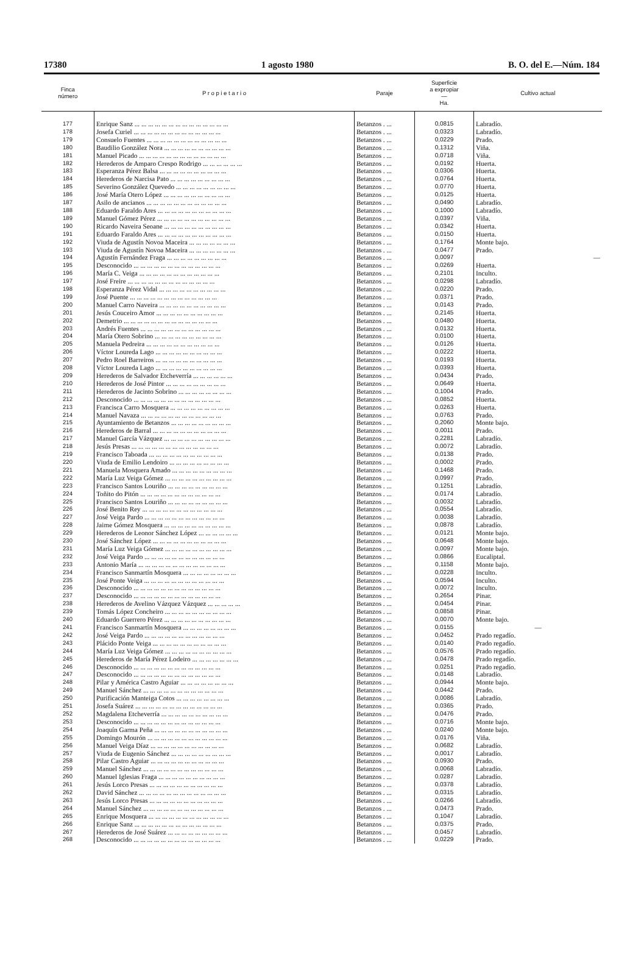17380 1 agosto 1980 B. O. del E.—Núm. 184
| Finca número | P r o p i e t a r i o | Paraje | Superficie a expropiar — Ha. | Cultivo actual |
| --- | --- | --- | --- | --- |
| 177 | Enrique Sanz ... ... ... ... ... ... ... ... ... ... ... ... ... ... | Betanzos . ... | 0,0815 | Labradío. |
| 178 | Josefa Curiel ... ... ... ... ... ... ... ... ... ... ... ... ... | Betanzos . ... | 0,0323 | Labradío. |
| 179 | Consuelo Fuentes ... ... ... ... ... ... ... ... ... ... ... ... | Betanzos . ... | 0,0229 | Prado. |
| 180 | Baudilio González Nora ... ... ... ... ... ... ... ... ... ... | Betanzos . ... | 0,1312 | Viña. |
| 181 | Manuel Picado ... ... ... ... ... ... ... ... ... ... ... ... ... | Betanzos . ... | 0,0718 | Viña. |
| 182 | Herederos de Amparo Crespo Rodrigo ... ... ... ... ... ... | Betanzos . ... | 0,0192 | Huerta. |
| 183 | Esperanza Pérez Balsa ... ... ... ... ... ... ... ... ... ... | Betanzos . ... | 0,0306 | Huerta. |
| 184 | Herederos de Narcisa Pato ... ... ... ... ... ... ... ... ... | Betanzos . ... | 0,0764 | Huerta. |
| 185 | Severino González Quevedo ... ... ... ... ... ... ... ... ... | Betanzos . ... | 0,0770 | Huerta. |
| 186 | José María Otero López ... ... ... ... ... ... ... ... ... ... | Betanzos . ... | 0,0125 | Huerta. |
| 187 | Asilo de ancianos ... ... ... ... ... ... ... ... ... ... ... ... | Betanzos . ... | 0,0490 | Labradío. |
| 188 | Eduardo Faraldo Ares ... ... ... ... ... ... ... ... ... ... ... | Betanzos . ... | 0,1000 | Labradío. |
| 189 | Manuel Gómez Pérez ... ... ... ... ... ... ... ... ... ... ... | Betanzos . ... | 0,0397 | Viña. |
| 190 | Ricardo Naveira Seoane ... ... ... ... ... ... ... ... ... ... | Betanzos . ... | 0,0342 | Huerta. |
| 191 | Eduardo Faraldo Ares ... ... ... ... ... ... ... ... ... ... ... | Betanzos . ... | 0,0150 | Huerta. |
| 192 | Viuda de Agustín Novoa Maceira ... ... ... ... ... ... ... | Betanzos . ... | 0,1764 | Monte bajo. |
| 193 | Viuda de Agustín Novoa Maceira ... ... ... ... ... ... ... | Betanzos . ... | 0,0477 | Prado. |
| 194 | Agustín Fernández Fraga ... ... ... ... ... ... ... ... ... | Betanzos . ... | 0,0097 | — |
| 195 | Desconocido ... ... ... ... ... ... ... ... ... ... ... ... ... | Betanzos . ... | 0,0269 | Huerta. |
| 196 | María C. Veiga ... ... ... ... ... ... ... ... ... ... ... ... | Betanzos . ... | 0,2101 | Inculto. |
| 197 | José Freire ... ... ... ... ... ... ... ... ... ... ... ... ... | Betanzos . ... | 0,0298 | Labradío. |
| 198 | Esperanza Pérez Vidal ... ... ... ... ... ... ... ... ... ... | Betanzos . ... | 0,0220 | Prado. |
| 199 | José Puente ... ... ... ... ... ... ... ... ... ... ... ... ... | Betanzos . ... | 0,0371 | Prado. |
| 200 | Manuel Carro Naveira ... ... ... ... ... ... ... ... ... ... | Betanzos . ... | 0,0143 | Prado. |
| 201 | Jesús Couceiro Amor ... ... ... ... ... ... ... ... ... ... | Betanzos . ... | 0,2145 | Huerta. |
| 202 | Demetrio ... ... ... ... ... ... ... ... ... ... ... ... ... ... | Betanzos . ... | 0,0480 | Huerta. |
| 203 | Andrés Fuentes ... ... ... ... ... ... ... ... ... ... ... ... | Betanzos . ... | 0,0132 | Huerta. |
| 204 | María Otero Sobrino ... ... ... ... ... ... ... ... ... ... | Betanzos . ... | 0,0100 | Huerta. |
| 205 | Manuela Pedreira ... ... ... ... ... ... ... ... ... ... ... | Betanzos . ... | 0,0126 | Huerta. |
| 206 | Víctor Loureda Lago ... ... ... ... ... ... ... ... ... ... | Betanzos . ... | 0,0222 | Huerta. |
| 207 | Pedro Roel Barreiros ... ... ... ... ... ... ... ... ... ... | Betanzos . ... | 0,0193 | Huerta. |
| 208 | Víctor Loureda Lago ... ... ... ... ... ... ... ... ... ... | Betanzos . ... | 0,0393 | Huerta. |
| 209 | Herederos de Salvador Etcheverría ... ... ... ... ... ... | Betanzos . ... | 0,0434 | Prado. |
| 210 | Herederos de José Pintor ... ... ... ... ... ... ... ... ... | Betanzos . ... | 0,0649 | Huerta. |
| 211 | Herederos de Jacinto Sobrino ... ... ... ... ... ... ... ... | Betanzos . ... | 0,1004 | Prado. |
| 212 | Desconocido ... ... ... ... ... ... ... ... ... ... ... ... ... | Betanzos . ... | 0,0852 | Huerta. |
| 213 | Francisca Carro Mosquera ... ... ... ... ... ... ... ... ... | Betanzos . ... | 0,0263 | Huerta. |
| 214 | Manuel Navaza ... ... ... ... ... ... ... ... ... ... ... ... | Betanzos . ... | 0,0763 | Prado. |
| 215 | Ayuntamiento de Betanzos ... ... ... ... ... ... ... ... ... | Betanzos . ... | 0,2060 | Monte bajo. |
| 216 | Herederos de Barral ... ... ... ... ... ... ... ... ... ... ... | Betanzos . ... | 0,0011 | Prado. |
| 217 | Manuel García Vázquez ... ... ... ... ... ... ... ... ... ... | Betanzos . ... | 0,2281 | Labradío. |
| 218 | Jesús Presas ... ... ... ... ... ... ... ... ... ... ... ... ... | Betanzos . ... | 0,0072 | Labradío. |
| 219 | Francisco Taboada ... ... ... ... ... ... ... ... ... ... ... | Betanzos . ... | 0,0138 | Prado. |
| 220 | Viuda de Emilio Lendoiro ... ... ... ... ... ... ... ... ... | Betanzos . ... | 0,0002 | Prado. |
| 221 | Manuela Mosquera Amado ... ... ... ... ... ... ... ... ... | Betanzos . ... | 0,1468 | Prado. |
| 222 | María Luz Veiga Gómez ... ... ... ... ... ... ... ... ... ... | Betanzos . ... | 0,0997 | Prado. |
| 223 | Francisco Santos Louriño ... ... ... ... ... ... ... ... ... | Betanzos . ... | 0,1251 | Labradío. |
| 224 | Toñito do Pitón ... ... ... ... ... ... ... ... ... ... ... ... | Betanzos . ... | 0,0174 | Labradío. |
| 225 | Francisco Santos Louriño ... ... ... ... ... ... ... ... ... | Betanzos . ... | 0,0032 | Labradío. |
| 226 | José Benito Rey ... ... ... ... ... ... ... ... ... ... ... ... | Betanzos . ... | 0,0554 | Labradío. |
| 227 | José Veiga Pardo ... ... ... ... ... ... ... ... ... ... ... ... | Betanzos . ... | 0,0038 | Labradío. |
| 228 | Jaime Gómez Mosquera ... ... ... ... ... ... ... ... ... ... | Betanzos . ... | 0,0878 | Labradío. |
| 229 | Herederos de Leonor Sánchez López ... ... ... ... ... ... | Betanzos . ... | 0,0121 | Monte bajo. |
| 230 | José Sánchez López ... ... ... ... ... ... ... ... ... ... ... | Betanzos . ... | 0,0648 | Monte bajo. |
| 231 | María Luz Veiga Gómez ... ... ... ... ... ... ... ... ... ... | Betanzos . ... | 0,0097 | Monte bajo. |
| 232 | José Veiga Pardo ... ... ... ... ... ... ... ... ... ... ... ... | Betanzos . ... | 0,0866 | Eucaliptal. |
| 233 | Antonio María ... ... ... ... ... ... ... ... ... ... ... ... ... | Betanzos . ... | 0,1158 | Monte bajo. |
| 234 | Francisco Sanmartín Mosquera ... ... ... ... ... ... ... ... | Betanzos . ... | 0,0228 | Inculto. |
| 235 | José Ponte Veiga ... ... ... ... ... ... ... ... ... ... ... ... | Betanzos . ... | 0,0594 | Inculto. |
| 236 | Desconocido ... ... ... ... ... ... ... ... ... ... ... ... ... | Betanzos . ... | 0,0072 | Inculto. |
| 237 | Desconocido ... ... ... ... ... ... ... ... ... ... ... ... ... | Betanzos . ... | 0,2654 | Pinar. |
| 238 | Herederos de Avelino Vázquez Vázquez ... ... ... ... ... | Betanzos . ... | 0,0454 | Pinar. |
| 239 | Tomás López Concheiro ... ... ... ... ... ... ... ... ... ... | Betanzos . ... | 0,0858 | Pinar. |
| 240 | Eduardo Guerrero Pérez ... ... ... ... ... ... ... ... ... ... | Betanzos . ... | 0,0070 | Monte bajo. |
| 241 | Francisco Sanmartín Mosquera ... ... ... ... ... ... ... ... | Betanzos . ... | 0,0155 | — |
| 242 | José Veiga Pardo ... ... ... ... ... ... ... ... ... ... ... ... | Betanzos . ... | 0,0452 | Prado regadío. |
| 243 | Plácido Ponte Veiga ... ... ... ... ... ... ... ... ... ... ... | Betanzos . ... | 0,0140 | Prado regadío. |
| 244 | María Luz Veiga Gómez ... ... ... ... ... ... ... ... ... ... | Betanzos . ... | 0,0576 | Prado regadío. |
| 245 | Herederos de María Pérez Lodeiro ... ... ... ... ... ... ... | Betanzos . ... | 0,0478 | Prado regadío. |
| 246 | Desconocido ... ... ... ... ... ... ... ... ... ... ... ... ... | Betanzos . ... | 0,0251 | Prado regadío. |
| 247 | Desconocido ... ... ... ... ... ... ... ... ... ... ... ... ... | Betanzos . ... | 0,0148 | Labradío. |
| 248 | Pilar y América Castro Aguiar ... ... ... ... ... ... ... ... | Betanzos . ... | 0,0944 | Monte bajo. |
| 249 | Manuel Sánchez ... ... ... ... ... ... ... ... ... ... ... ... | Betanzos . ... | 0,0442 | Prado. |
| 250 | Purificación Manteiga Cotos ... ... ... ... ... ... ... ... | Betanzos . ... | 0,0086 | Labradío. |
| 251 | Josefa Suárez ... ... ... ... ... ... ... ... ... ... ... ... ... | Betanzos . ... | 0,0365 | Prado. |
| 252 | Magdalena Etcheverría ... ... ... ... ... ... ... ... ... ... | Betanzos . ... | 0,0476 | Prado. |
| 253 | Desconocido ... ... ... ... ... ... ... ... ... ... ... ... ... | Betanzos . ... | 0,0716 | Monte bajo. |
| 254 | Joaquín Garma Peña ... ... ... ... ... ... ... ... ... ... ... | Betanzos . ... | 0,0240 | Monte bajo. |
| 255 | Domingo Mourón ... ... ... ... ... ... ... ... ... ... ... ... | Betanzos . ... | 0,0176 | Viña. |
| 256 | Manuel Veiga Díaz ... ... ... ... ... ... ... ... ... ... ... | Betanzos . ... | 0,0682 | Labradío. |
| 257 | Viuda de Eugenio Sánchez ... ... ... ... ... ... ... ... ... | Betanzos . ... | 0,0017 | Labradío. |
| 258 | Pilar Castro Aguiar ... ... ... ... ... ... ... ... ... ... ... | Betanzos . ... | 0,0930 | Prado. |
| 259 | Manuel Sánchez ... ... ... ... ... ... ... ... ... ... ... ... | Betanzos . ... | 0,0068 | Labradío. |
| 260 | Manuel Iglesias Fraga ... ... ... ... ... ... ... ... ... ... | Betanzos . ... | 0,0287 | Labradío. |
| 261 | Jesús Lorco Presas ... ... ... ... ... ... ... ... ... ... ... | Betanzos . ... | 0,0378 | Labradío. |
| 262 | David Sánchez ... ... ... ... ... ... ... ... ... ... ... ... ... | Betanzos . ... | 0,0315 | Labradío. |
| 263 | Jesús Lorco Presas ... ... ... ... ... ... ... ... ... ... ... | Betanzos . ... | 0,0266 | Labradío. |
| 264 | Manuel Sánchez ... ... ... ... ... ... ... ... ... ... ... ... | Betanzos . ... | 0,0473 | Prado. |
| 265 | Enrique Mosquera ... ... ... ... ... ... ... ... ... ... ... ... | Betanzos . ... | 0,1047 | Labradío. |
| 266 | Enrique Sanz ... ... ... ... ... ... ... ... ... ... ... ... ... | Betanzos . ... | 0,0375 | Prado. |
| 267 | Herederos de José Suárez ... ... ... ... ... ... ... ... ... | Betanzos . ... | 0,0457 | Labradío. |
| 268 | Desconocido ... ... ... ... ... ... ... ... ... ... ... ... ... | Betanzos . ... | 0,0229 | Prado. |